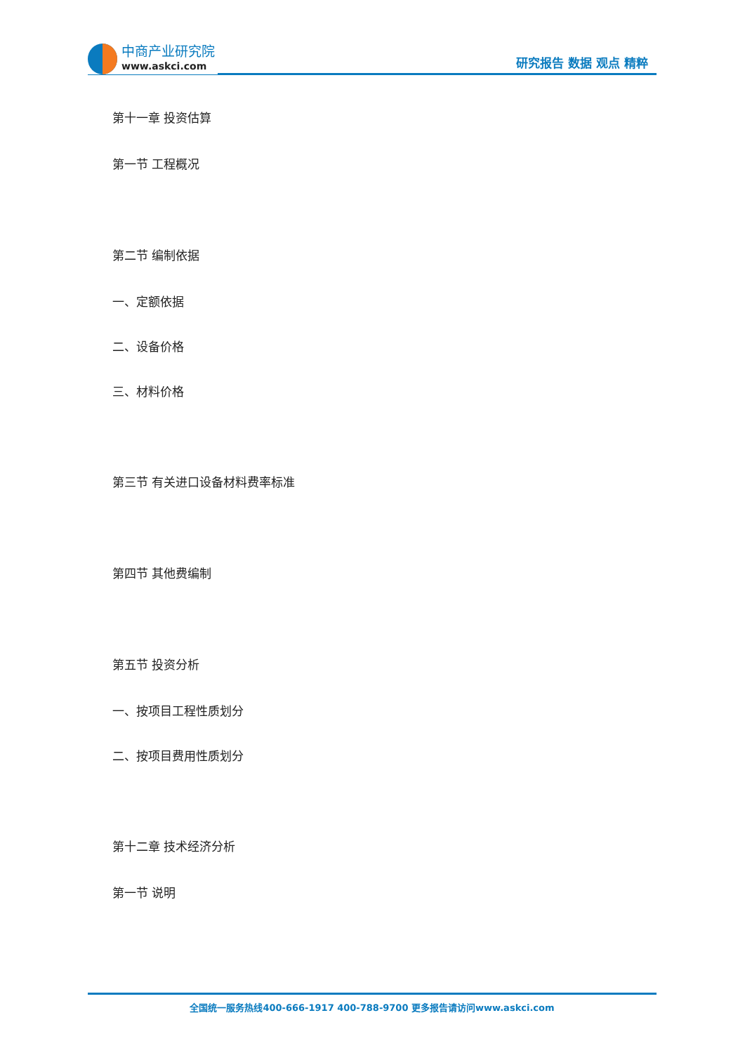中商产业研究院
www.askci.com
研究报告 数据 观点 精粹
第十一章 投资估算
第一节 工程概况
第二节 编制依据
一、定额依据
二、设备价格
三、材料价格
第三节 有关进口设备材料费率标准
第四节 其他费编制
第五节 投资分析
一、按项目工程性质划分
二、按项目费用性质划分
第十二章 技术经济分析
第一节 说明
全国统一服务热线400-666-1917 400-788-9700 更多报告请访问www.askci.com